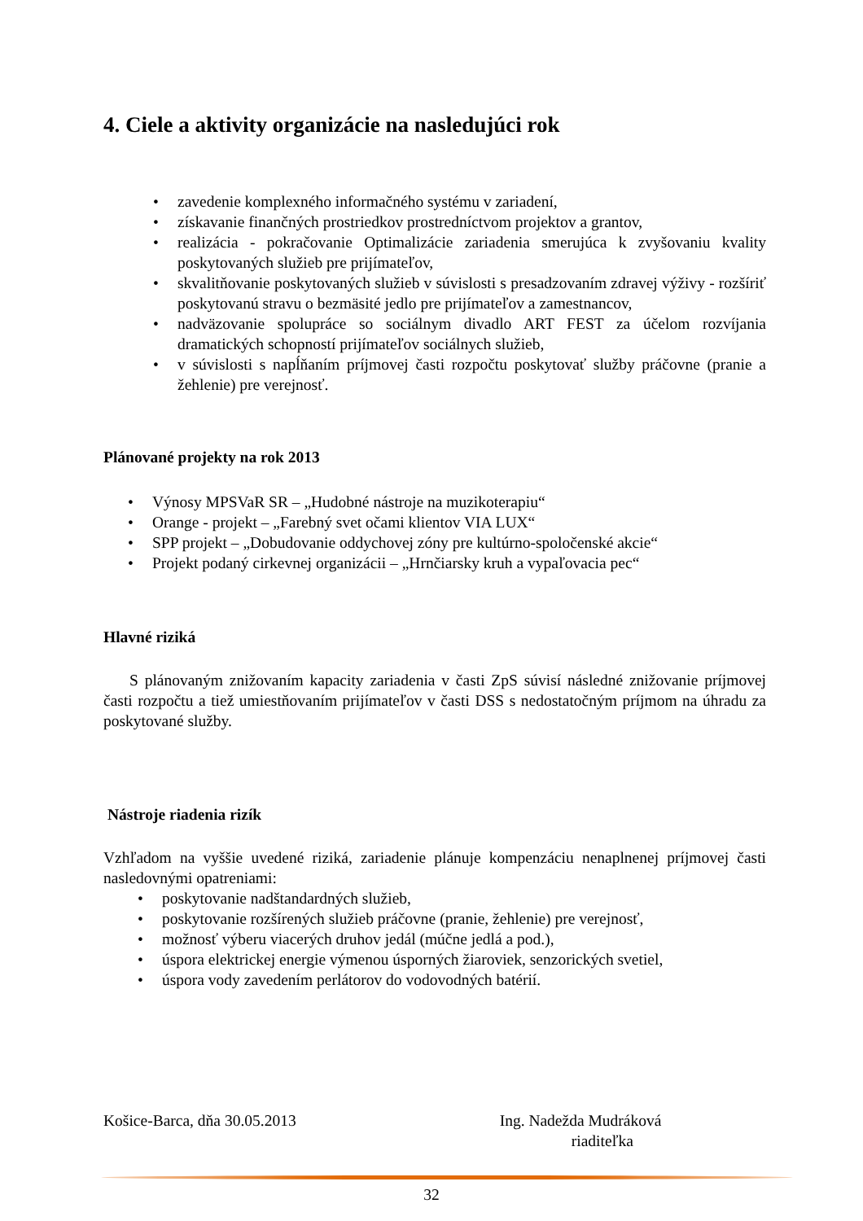4. Ciele a aktivity organizácie na nasledujúci rok
• zavedenie komplexného informačného systému v zariadení,
• získavanie finančných prostriedkov prostredníctvom projektov a grantov,
• realizácia - pokračovanie Optimalizácie zariadenia smerujúca k zvyšovaniu kvality poskytovaných služieb pre prijímateľov,
• skvalitňovanie poskytovaných služieb v súvislosti s presadzovaním zdravej výživy - rozšíriť poskytovanú stravu o bezmäsité jedlo pre prijímateľov a zamestnancov,
• nadväzovanie spolupráce so sociálnym divadlo ART FEST za účelom rozvíjania dramatických schopností prijímateľov sociálnych služieb,
• v súvislosti s napĺňaním príjmovej časti rozpočtu poskytovať služby práčovne (pranie a žehlenie) pre verejnosť.
Plánované projekty na rok 2013
• Výnosy MPSVaR SR – „Hudobné nástroje na muzikoterapiu“
• Orange - projekt – „Farebný svet očami klientov VIA LUX“
• SPP projekt – „Dobudovanie oddychovej zóny pre kultúrno-spoločenské akcie“
• Projekt podaný cirkevnej organizácii – „Hrnčiarsky kruh a vypaľovacia pec“
Hlavné riziká
S plánovaným znižovaním kapacity zariadenia v časti ZpS súvisí následné znižovanie príjmovej časti rozpočtu a tiež umiestňovaním prijímateľov v časti DSS s nedostatočným príjmom na úhradu za poskytované služby.
Nástroje riadenia rizík
Vzhľadom na vyššie uvedené riziká, zariadenie plánuje kompenzáciu nenaplnenej príjmovej časti nasledovnými opatreniami:
• poskytovanie nadštandardných služieb,
• poskytovanie rozšírených služieb práčovne (pranie, žehlenie) pre verejnosť,
• možnosť výberu viacerých druhov jedál (múčne jedlá a pod.),
• úspora elektrickej energie výmenou úsporných žiaroviek, senzorických svetiel,
• úspora vody zavedením perlátorov do vodovodných batérií.
Košice-Barca, dňa 30.05.2013 Ing. Nadežda Mudráková
riaditeľka
32